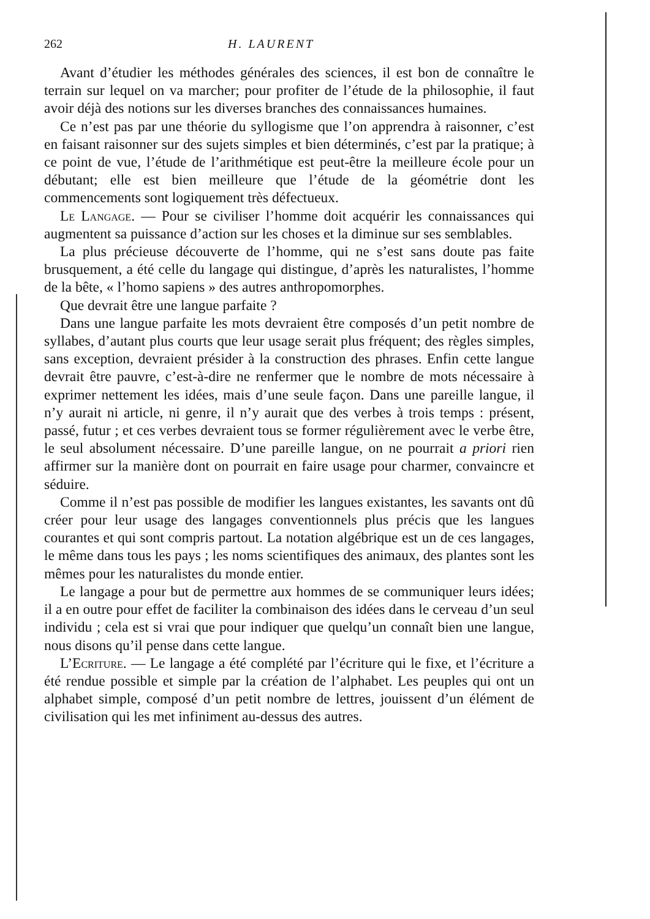262 H. LAURENT
Avant d’étudier les méthodes générales des sciences, il est bon de connaître le terrain sur lequel on va marcher; pour profiter de l’étude de la philosophie, il faut avoir déjà des notions sur les diverses branches des connaissances humaines.
Ce n’est pas par une théorie du syllogisme que l’on apprendra à raisonner, c’est en faisant raisonner sur des sujets simples et bien déterminés, c’est par la pratique; à ce point de vue, l’étude de l’arithmétique est peut-être la meilleure école pour un débutant; elle est bien meilleure que l’étude de la géométrie dont les commencements sont logiquement très défectueux.
Le Langage. — Pour se civiliser l’homme doit acquérir les connaissances qui augmentent sa puissance d’action sur les choses et la diminue sur ses semblables.
La plus précieuse découverte de l’homme, qui ne s’est sans doute pas faite brusquement, a été celle du langage qui distingue, d’après les naturalistes, l’homme de la bête, « l’homo sapiens » des autres anthropomorphes.
Que devrait être une langue parfaite ?
Dans une langue parfaite les mots devraient être composés d’un petit nombre de syllabes, d’autant plus courts que leur usage serait plus fréquent; des règles simples, sans exception, devraient présider à la construction des phrases. Enfin cette langue devrait être pauvre, c’est-à-dire ne renfermer que le nombre de mots nécessaire à exprimer nettement les idées, mais d’une seule façon. Dans une pareille langue, il n’y aurait ni article, ni genre, il n’y aurait que des verbes à trois temps : présent, passé, futur ; et ces verbes devraient tous se former régulièrement avec le verbe être, le seul absolument nécessaire. D’une pareille langue, on ne pourrait a priori rien affirmer sur la manière dont on pourrait en faire usage pour charmer, convaincre et séduire.
Comme il n’est pas possible de modifier les langues existantes, les savants ont dû créer pour leur usage des langages conventionnels plus précis que les langues courantes et qui sont compris partout. La notation algébrique est un de ces langages, le même dans tous les pays ; les noms scientifiques des animaux, des plantes sont les mêmes pour les naturalistes du monde entier.
Le langage a pour but de permettre aux hommes de se communiquer leurs idées; il a en outre pour effet de faciliter la combinaison des idées dans le cerveau d’un seul individu ; cela est si vrai que pour indiquer que quelqu’un connaît bien une langue, nous disons qu’il pense dans cette langue.
L’Ecriture. — Le langage a été complété par l’écriture qui le fixe, et l’écriture a été rendue possible et simple par la création de l’alphabet. Les peuples qui ont un alphabet simple, composé d’un petit nombre de lettres, jouissent d’un élément de civilisation qui les met infiniment au-dessus des autres.